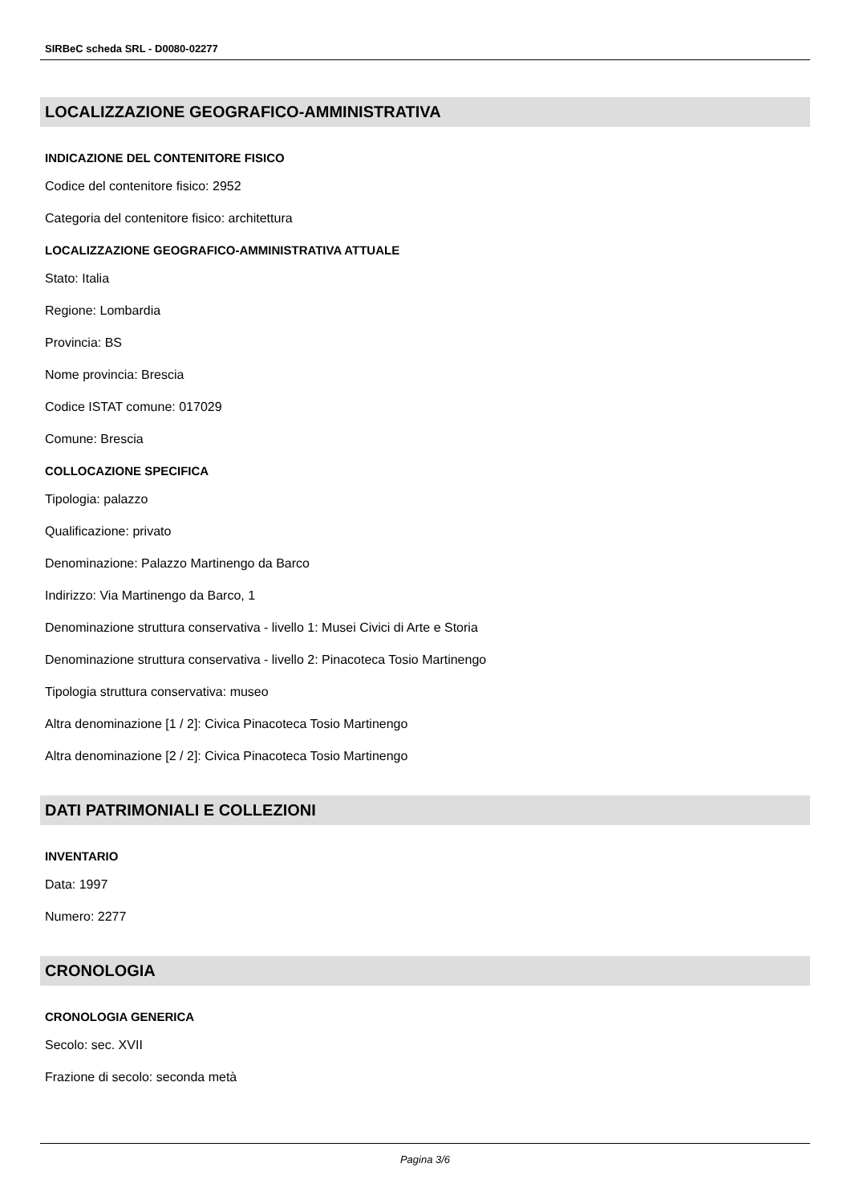SIRBeC scheda SRL - D0080-02277
LOCALIZZAZIONE GEOGRAFICO-AMMINISTRATIVA
INDICAZIONE DEL CONTENITORE FISICO
Codice del contenitore fisico: 2952
Categoria del contenitore fisico: architettura
LOCALIZZAZIONE GEOGRAFICO-AMMINISTRATIVA ATTUALE
Stato: Italia
Regione: Lombardia
Provincia: BS
Nome provincia: Brescia
Codice ISTAT comune: 017029
Comune: Brescia
COLLOCAZIONE SPECIFICA
Tipologia: palazzo
Qualificazione: privato
Denominazione: Palazzo Martinengo da Barco
Indirizzo: Via Martinengo da Barco, 1
Denominazione struttura conservativa - livello 1: Musei Civici di Arte e Storia
Denominazione struttura conservativa - livello 2: Pinacoteca Tosio Martinengo
Tipologia struttura conservativa: museo
Altra denominazione [1 / 2]: Civica Pinacoteca Tosio Martinengo
Altra denominazione [2 / 2]: Civica Pinacoteca Tosio Martinengo
DATI PATRIMONIALI E COLLEZIONI
INVENTARIO
Data: 1997
Numero: 2277
CRONOLOGIA
CRONOLOGIA GENERICA
Secolo: sec. XVII
Frazione di secolo: seconda metà
Pagina 3/6